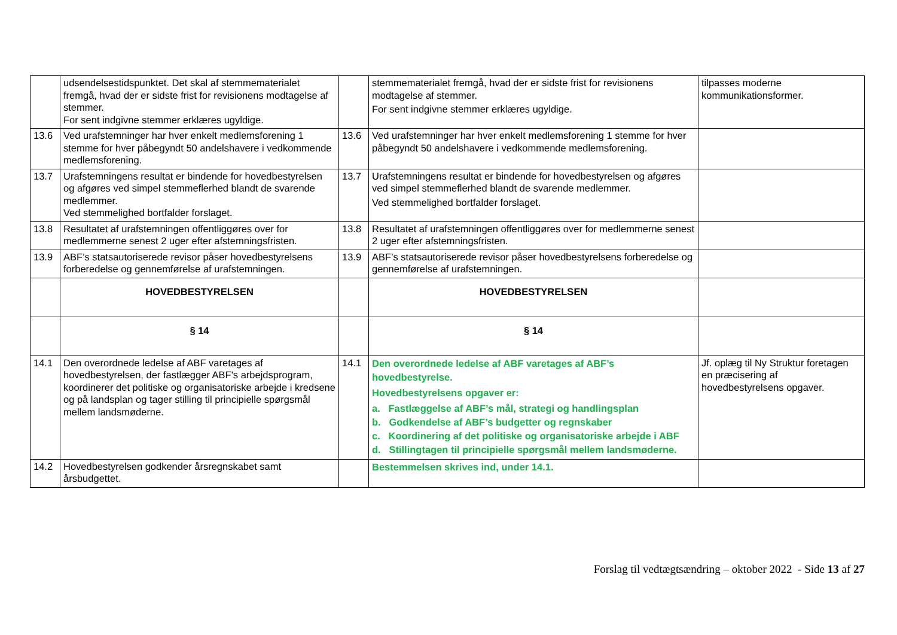| | udsendelsestidspunktet. Det skal af stemmematerialet fremgå, hvad der er sidste frist for revisionens modtagelse af stemmer. For sent indgivne stemmer erklæres ugyldige. | | stemmematerialet fremgå, hvad der er sidste frist for revisionens modtagelse af stemmer. For sent indgivne stemmer erklæres ugyldige. | tilpasses moderne kommunikationsformer. |
| 13.6 | Ved urafstemninger har hver enkelt medlemsforening 1 stemme for hver påbegyndt 50 andelshavere i vedkommende medlemsforening. | 13.6 | Ved urafstemninger har hver enkelt medlemsforening 1 stemme for hver påbegyndt 50 andelshavere i vedkommende medlemsforening. | |
| 13.7 | Urafstemningens resultat er bindende for hovedbestyrelsen og afgøres ved simpel stemmeflerhed blandt de svarende medlemmer. Ved stemmelighed bortfalder forslaget. | 13.7 | Urafstemningens resultat er bindende for hovedbestyrelsen og afgøres ved simpel stemmeflerhed blandt de svarende medlemmer. Ved stemmelighed bortfalder forslaget. | |
| 13.8 | Resultatet af urafstemningen offentliggøres over for medlemmerne senest 2 uger efter afstemningsfristen. | 13.8 | Resultatet af urafstemningen offentliggøres over for medlemmerne senest 2 uger efter afstemningsfristen. | |
| 13.9 | ABF’s statsautoriserede revisor påser hovedbestyrelsens forberedelse og gennemførelse af urafstemningen. | 13.9 | ABF’s statsautoriserede revisor påser hovedbestyrelsens forberedelse og gennemførelse af urafstemningen. | |
| | HOVEDBESTYRELSEN | | HOVEDBESTYRELSEN | |
| | § 14 | | § 14 | |
| 14.1 | Den overordnede ledelse af ABF varetages af hovedbestyrelsen, der fastlægger ABF's arbejdsprogram, koordinerer det politiske og organisatoriske arbejde i kredsene og på landsplan og tager stilling til principielle spørgsmål mellem landsmøderne. | 14.1 | Den overordnede ledelse af ABF varetages af ABF’s hovedbestyrelse. Hovedbestyrelsens opgaver er: a. Fastlæggelse af ABF’s mål, strategi og handlingsplan b. Godkendelse af ABF’s budgetter og regnskaber c. Koordinering af det politiske og organisatoriske arbejde i ABF d. Stillingtagen til principielle spørgsmål mellem landsmøderne. | Jf. oplæg til Ny Struktur foretagen en præcisering af hovedbestyrelsens opgaver. |
| 14.2 | Hovedbestyrelsen godkender årsregnskabet samt årsbudgettet. | | Bestemmelsen skrives ind, under 14.1. | |
Forslag til vedtægtsændring – oktober 2022 - Side 13 af 27